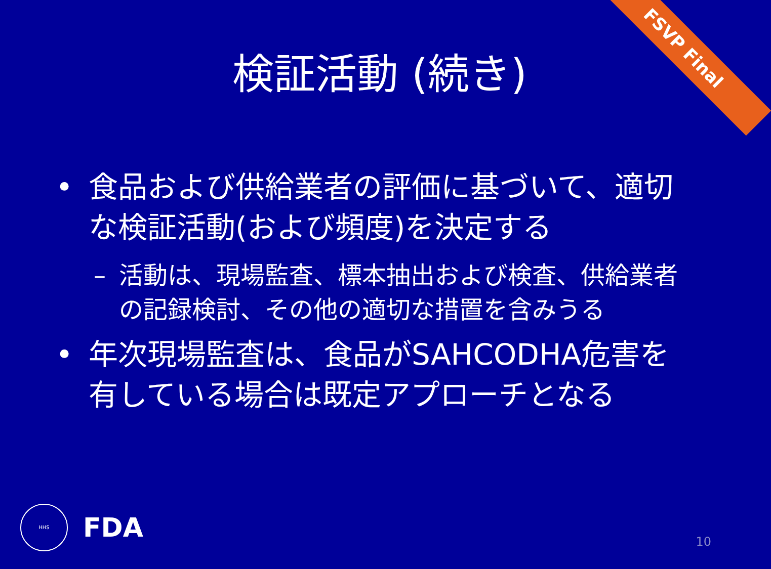FSVP Final
検証活動 (続き)
• 食品および供給業者の評価に基づいて、適切な検証活動(および頻度)を決定する
– 活動は、現場監査、標本抽出および検査、供給業者の記録検討、その他の適切な措置を含みうる
• 年次現場監査は、食品がSAHCODHA危害を有している場合は既定アプローチとなる
HHS
FDA
10